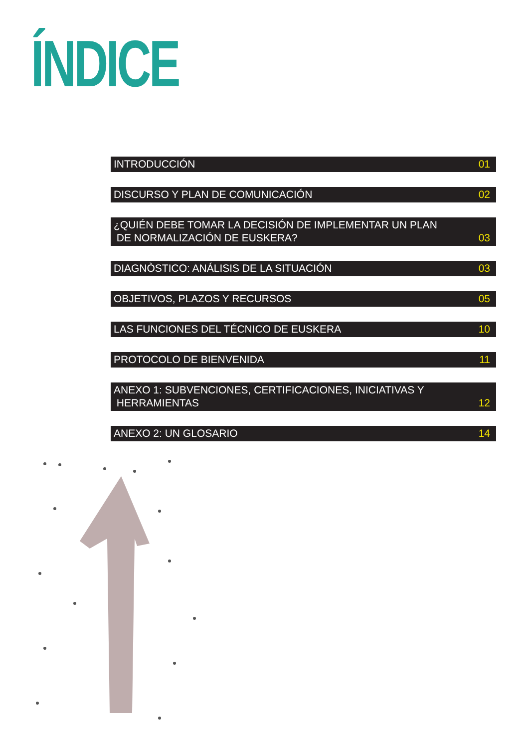ÍNDICE
INTRODUCCIÓN 01
DISCURSO Y PLAN DE COMUNICACIÓN 02
¿QUIÉN DEBE TOMAR LA DECISIÓN DE IMPLEMENTAR UN PLAN
DE NORMALIZACIÓN DE EUSKERA? 03
DIAGNÒSTICO: ANÁLISIS DE LA SITUACIÓN 03
OBJETIVOS, PLAZOS Y RECURSOS 05
LAS FUNCIONES DEL TÉCNICO DE EUSKERA 10
PROTOCOLO DE BIENVENIDA 11
ANEXO 1: SUBVENCIONES, CERTIFICACIONES, INICIATIVAS Y
HERRAMIENTAS 12
ANEXO 2: UN GLOSARIO 14